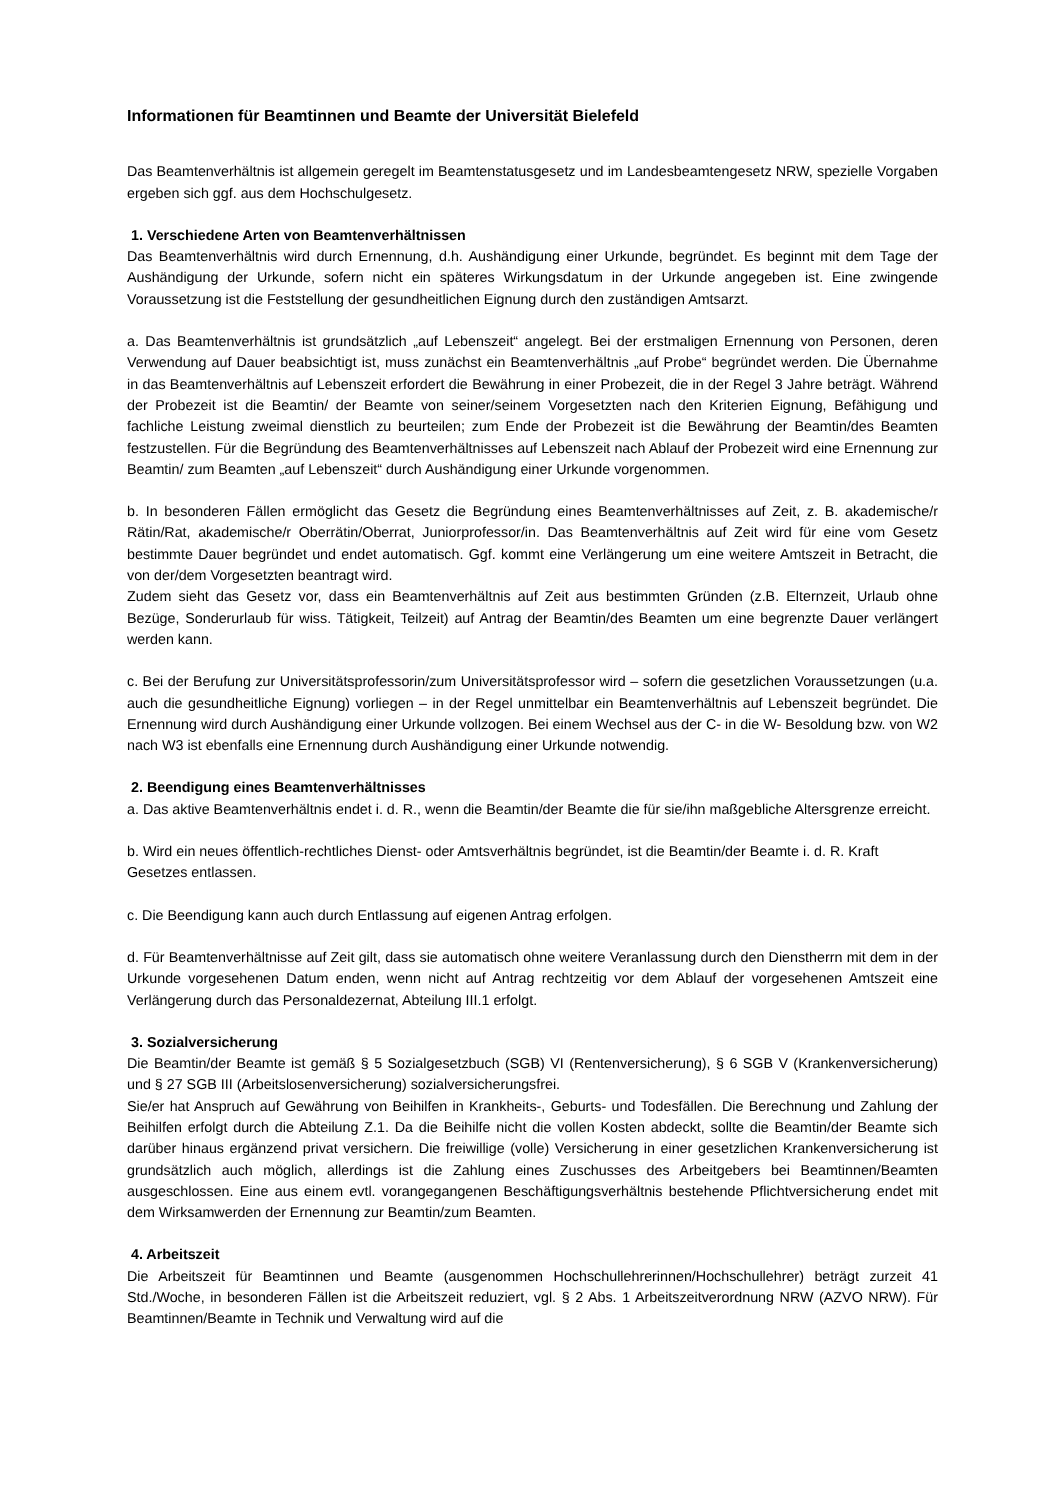Informationen für Beamtinnen und Beamte der Universität Bielefeld
Das Beamtenverhältnis ist allgemein geregelt im Beamtenstatusgesetz und im Landesbeamtengesetz NRW, spezielle Vorgaben ergeben sich ggf. aus dem Hochschulgesetz.
1. Verschiedene Arten von Beamtenverhältnissen
Das Beamtenverhältnis wird durch Ernennung, d.h. Aushändigung einer Urkunde, begründet. Es beginnt mit dem Tage der Aushändigung der Urkunde, sofern nicht ein späteres Wirkungsdatum in der Urkunde angegeben ist. Eine zwingende Voraussetzung ist die Feststellung der gesundheitlichen Eignung durch den zuständigen Amtsarzt.
a. Das Beamtenverhältnis ist grundsätzlich „auf Lebenszeit“ angelegt. Bei der erstmaligen Ernennung von Personen, deren Verwendung auf Dauer beabsichtigt ist, muss zunächst ein Beamtenverhältnis „auf Probe“ begründet werden. Die Übernahme in das Beamtenverhältnis auf Lebenszeit erfordert die Bewährung in einer Probezeit, die in der Regel 3 Jahre beträgt. Während der Probezeit ist die Beamtin/ der Beamte von seiner/seinem Vorgesetzten nach den Kriterien Eignung, Befähigung und fachliche Leistung zweimal dienstlich zu beurteilen; zum Ende der Probezeit ist die Bewährung der Beamtin/des Beamten festzustellen. Für die Begründung des Beamtenverhältnisses auf Lebenszeit nach Ablauf der Probezeit wird eine Ernennung zur Beamtin/ zum Beamten „auf Lebenszeit“ durch Aushändigung einer Urkunde vorgenommen.
b. In besonderen Fällen ermöglicht das Gesetz die Begründung eines Beamtenverhältnisses auf Zeit, z. B. akademische/r Rätin/Rat, akademische/r Oberrätin/Oberrat, Juniorprofessor/in. Das Beamtenverhältnis auf Zeit wird für eine vom Gesetz bestimmte Dauer begründet und endet automatisch. Ggf. kommt eine Verlängerung um eine weitere Amtszeit in Betracht, die von der/dem Vorgesetzten beantragt wird.
Zudem sieht das Gesetz vor, dass ein Beamtenverhältnis auf Zeit aus bestimmten Gründen (z.B. Elternzeit, Urlaub ohne Bezüge, Sonderurlaub für wiss. Tätigkeit, Teilzeit) auf Antrag der Beamtin/des Beamten um eine begrenzte Dauer verlängert werden kann.
c. Bei der Berufung zur Universitätsprofessorin/zum Universitätsprofessor wird – sofern die gesetzlichen Voraussetzungen (u.a. auch die gesundheitliche Eignung) vorliegen – in der Regel unmittelbar ein Beamtenverhältnis auf Lebenszeit begründet. Die Ernennung wird durch Aushändigung einer Urkunde vollzogen. Bei einem Wechsel aus der C- in die W- Besoldung bzw. von W2 nach W3 ist ebenfalls eine Ernennung durch Aushändigung einer Urkunde notwendig.
2. Beendigung eines Beamtenverhältnisses
a. Das aktive Beamtenverhältnis endet i. d. R., wenn die Beamtin/der Beamte die für sie/ihn maßgebliche Altersgrenze erreicht.
b. Wird ein neues öffentlich-rechtliches Dienst- oder Amtsverhältnis begründet, ist die Beamtin/der Beamte i. d. R. Kraft Gesetzes entlassen.
c. Die Beendigung kann auch durch Entlassung auf eigenen Antrag erfolgen.
d. Für Beamtenverhältnisse auf Zeit gilt, dass sie automatisch ohne weitere Veranlassung durch den Dienstherrn mit dem in der Urkunde vorgesehenen Datum enden, wenn nicht auf Antrag rechtzeitig vor dem Ablauf der vorgesehenen Amtszeit eine Verlängerung durch das Personaldezernat, Abteilung III.1 erfolgt.
3. Sozialversicherung
Die Beamtin/der Beamte ist gemäß § 5 Sozialgesetzbuch (SGB) VI (Rentenversicherung), § 6 SGB V (Krankenversicherung) und § 27 SGB III (Arbeitslosenversicherung) sozialversicherungsfrei.
Sie/er hat Anspruch auf Gewährung von Beihilfen in Krankheits-, Geburts- und Todesfällen. Die Berechnung und Zahlung der Beihilfen erfolgt durch die Abteilung Z.1. Da die Beihilfe nicht die vollen Kosten abdeckt, sollte die Beamtin/der Beamte sich darüber hinaus ergänzend privat versichern. Die freiwillige (volle) Versicherung in einer gesetzlichen Krankenversicherung ist grundsätzlich auch möglich, allerdings ist die Zahlung eines Zuschusses des Arbeitgebers bei Beamtinnen/Beamten ausgeschlossen. Eine aus einem evtl. vorangegangenen Beschäftigungsverhältnis bestehende Pflichtversicherung endet mit dem Wirksamwerden der Ernennung zur Beamtin/zum Beamten.
4. Arbeitszeit
Die Arbeitszeit für Beamtinnen und Beamte (ausgenommen Hochschullehrerinnen/Hochschullehrer) beträgt zurzeit 41 Std./Woche, in besonderen Fällen ist die Arbeitszeit reduziert, vgl. § 2 Abs. 1 Arbeitszeitverordnung NRW (AZVO NRW). Für Beamtinnen/Beamte in Technik und Verwaltung wird auf die